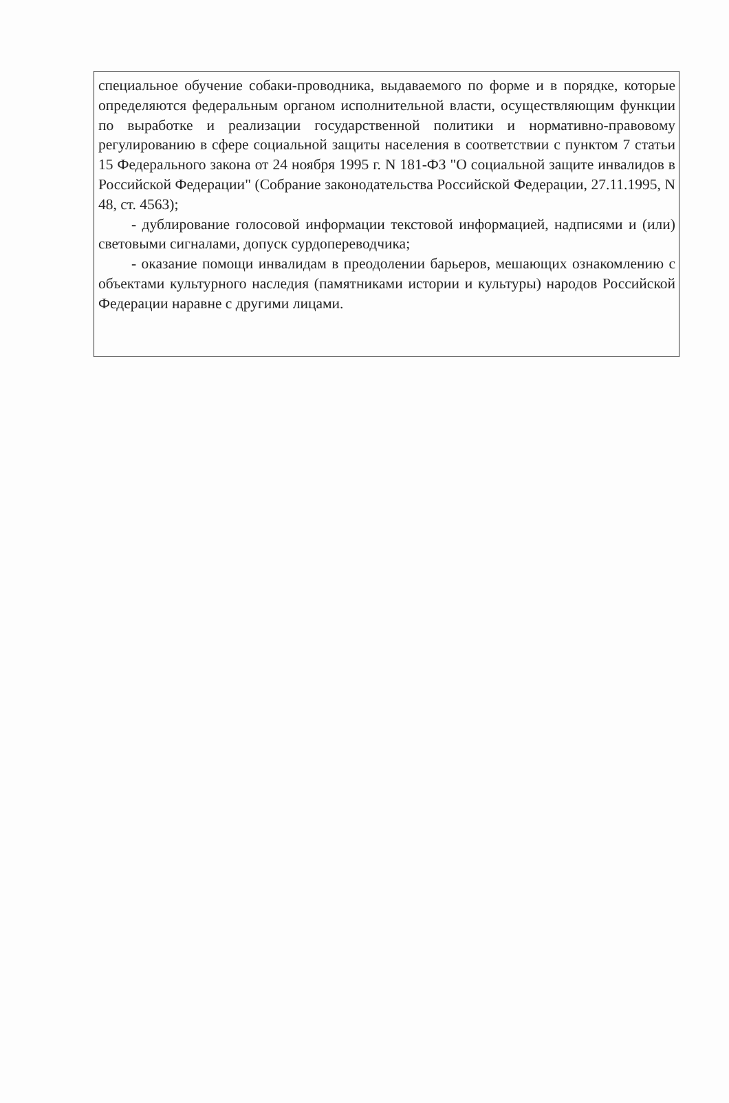специальное обучение собаки-проводника, выдаваемого по форме и в порядке, которые определяются федеральным органом исполнительной власти, осуществляющим функции по выработке и реализации государственной политики и нормативно-правовому регулированию в сфере социальной защиты населения в соответствии с пунктом 7 статьи 15 Федерального закона от 24 ноября 1995 г. N 181-ФЗ "О социальной защите инвалидов в Российской Федерации" (Собрание законодательства Российской Федерации, 27.11.1995, N 48, ст. 4563);
- дублирование голосовой информации текстовой информацией, надписями и (или) световыми сигналами, допуск сурдопереводчика;
- оказание помощи инвалидам в преодолении барьеров, мешающих ознакомлению с объектами культурного наследия (памятниками истории и культуры) народов Российской Федерации наравне с другими лицами.